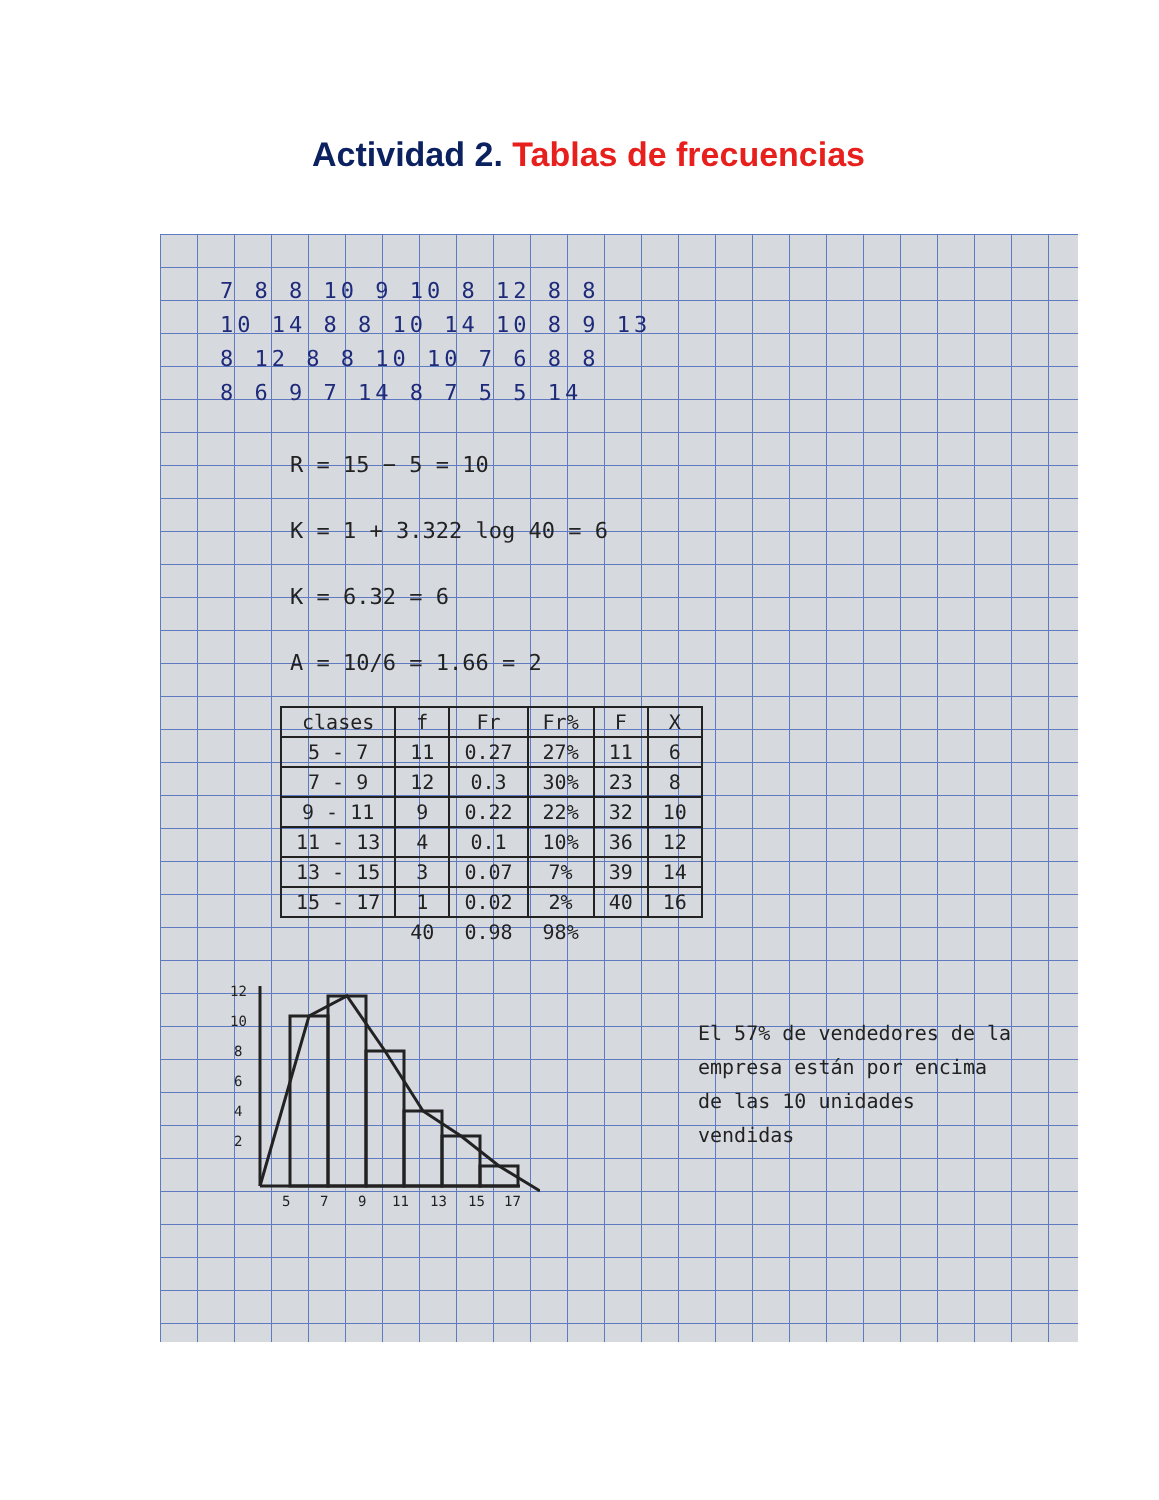Actividad 2. Tablas de frecuencias
7 8 8 10 9 10 8 12 8 8
10 14 8 8 10 14 10 8 9 13
8 12 8 8 10 10 7 6 8 8
8 6 9 7 14 8 7 5 5 14
R = 15 − 5 = 10
K = 1 + 3.322 log 40 = 6
K = 6.32 = 6
A = 10/6 = 1.66 = 2
| clases | f | Fr | Fr% | F | X |
| --- | --- | --- | --- | --- | --- |
| 5 - 7 | 11 | 0.27 | 27% | 11 | 6 |
| 7 - 9 | 12 | 0.3 | 30% | 23 | 8 |
| 9 - 11 | 9 | 0.22 | 22% | 32 | 10 |
| 11 - 13 | 4 | 0.1 | 10% | 36 | 12 |
| 13 - 15 | 3 | 0.07 | 7% | 39 | 14 |
| 15 - 17 | 1 | 0.02 | 2% | 40 | 16 |
| | 40 | 0.98 | 98% | | |
12
10
8
6
4
2
5
7
9
11
13
15
17
El 57% de vendedores de la empresa están por encima de las 10 unidades vendidas